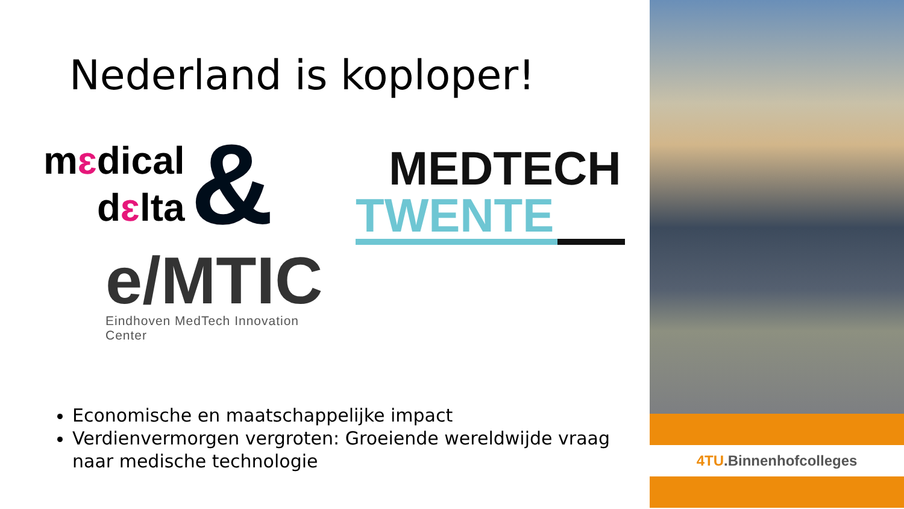Nederland is koploper!
mɛdical
dɛlta
&
e/MTIC
Eindhoven MedTech Innovation Center
MEDTECH
TWENTE
Economische en maatschappelijke impact
Verdienvermorgen vergroten: Groeiende wereldwijde vraag naar medische technologie
4TU.Binnenhofcolleges